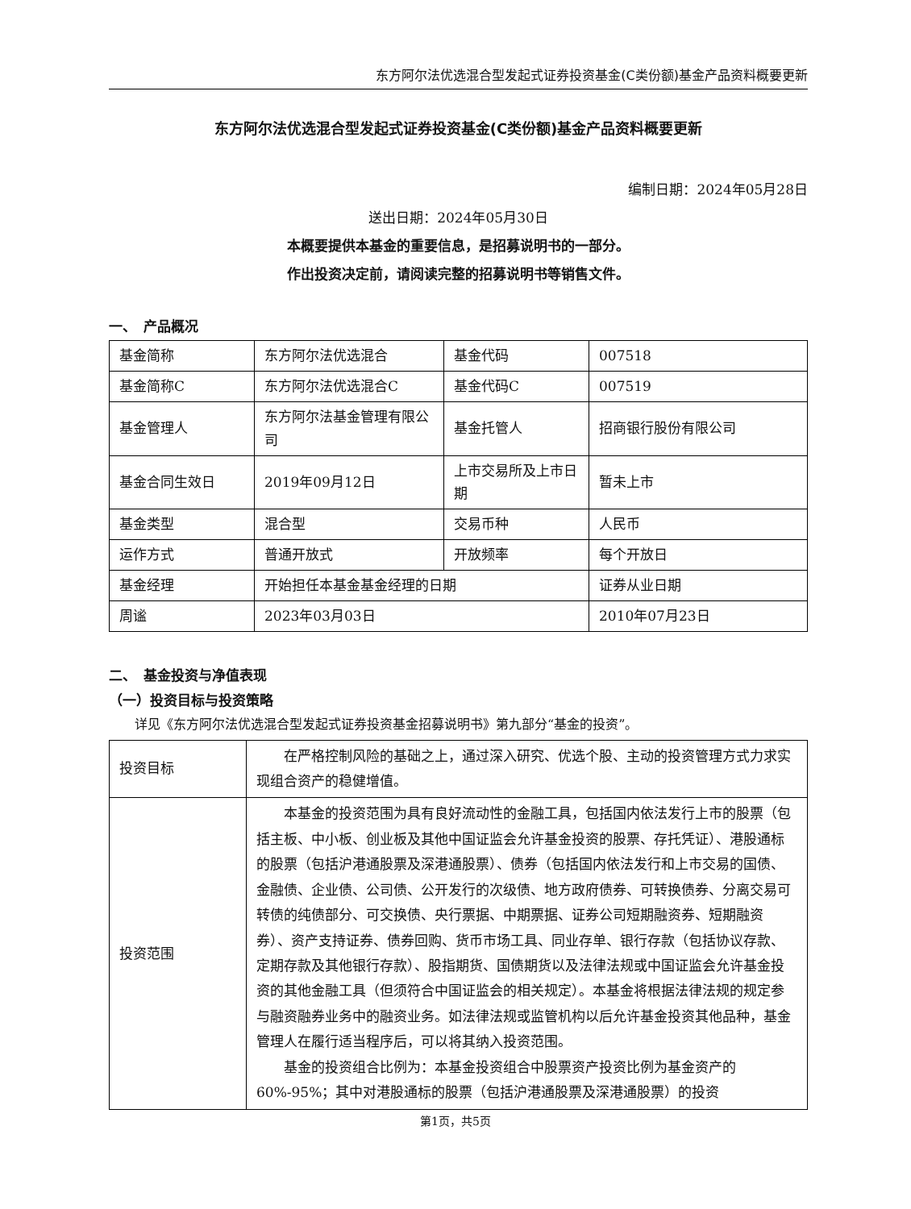东方阿尔法优选混合型发起式证券投资基金(C类份额)基金产品资料概要更新
东方阿尔法优选混合型发起式证券投资基金(C类份额)基金产品资料概要更新
编制日期：2024年05月28日
送出日期：2024年05月30日
本概要提供本基金的重要信息，是招募说明书的一部分。
作出投资决定前，请阅读完整的招募说明书等销售文件。
一、　产品概况
| 基金简称 | 东方阿尔法优选混合 | 基金代码 | 007518 |
| 基金简称C | 东方阿尔法优选混合C | 基金代码C | 007519 |
| 基金管理人 | 东方阿尔法基金管理有限公司 | 基金托管人 | 招商银行股份有限公司 |
| 基金合同生效日 | 2019年09月12日 | 上市交易所及上市日期 | 暂未上市 |
| 基金类型 | 混合型 | 交易币种 | 人民币 |
| 运作方式 | 普通开放式 | 开放频率 | 每个开放日 |
| 基金经理 | 开始担任本基金基金经理的日期 | | 证券从业日期 |
| 周谧 | 2023年03月03日 | | 2010年07月23日 |
二、　基金投资与净值表现
（一）投资目标与投资策略
详见《东方阿尔法优选混合型发起式证券投资基金招募说明书》第九部分“基金的投资”。
| 投资目标 | 在严格控制风险的基础之上，通过深入研究、优选个股、主动的投资管理方式力求实现组合资产的稳健增值。 |
| 投资范围 | 本基金的投资范围为具有良好流动性的金融工具，包括国内依法发行上市的股票（包括主板、中小板、创业板及其他中国证监会允许基金投资的股票、存托凭证）、港股通标的股票（包括沪港通股票及深港通股票）、债券（包括国内依法发行和上市交易的国债、金融债、企业债、公司债、公开发行的次级债、地方政府债券、可转换债券、分离交易可转债的纯债部分、可交换债、央行票据、中期票据、证券公司短期融资券、短期融资券）、资产支持证券、债券回购、货币市场工具、同业存单、银行存款（包括协议存款、定期存款及其他银行存款）、股指期货、国债期货以及法律法规或中国证监会允许基金投资的其他金融工具（但须符合中国证监会的相关规定）。本基金将根据法律法规的规定参与融资融券业务中的融资业务。如法律法规或监管机构以后允许基金投资其他品种，基金管理人在履行适当程序后，可以将其纳入投资范围。 基金的投资组合比例为：本基金投资组合中股票资产投资比例为基金资产的60%-95%；其中对港股通标的股票（包括沪港通股票及深港通股票）的投资 |
第1页，共5页